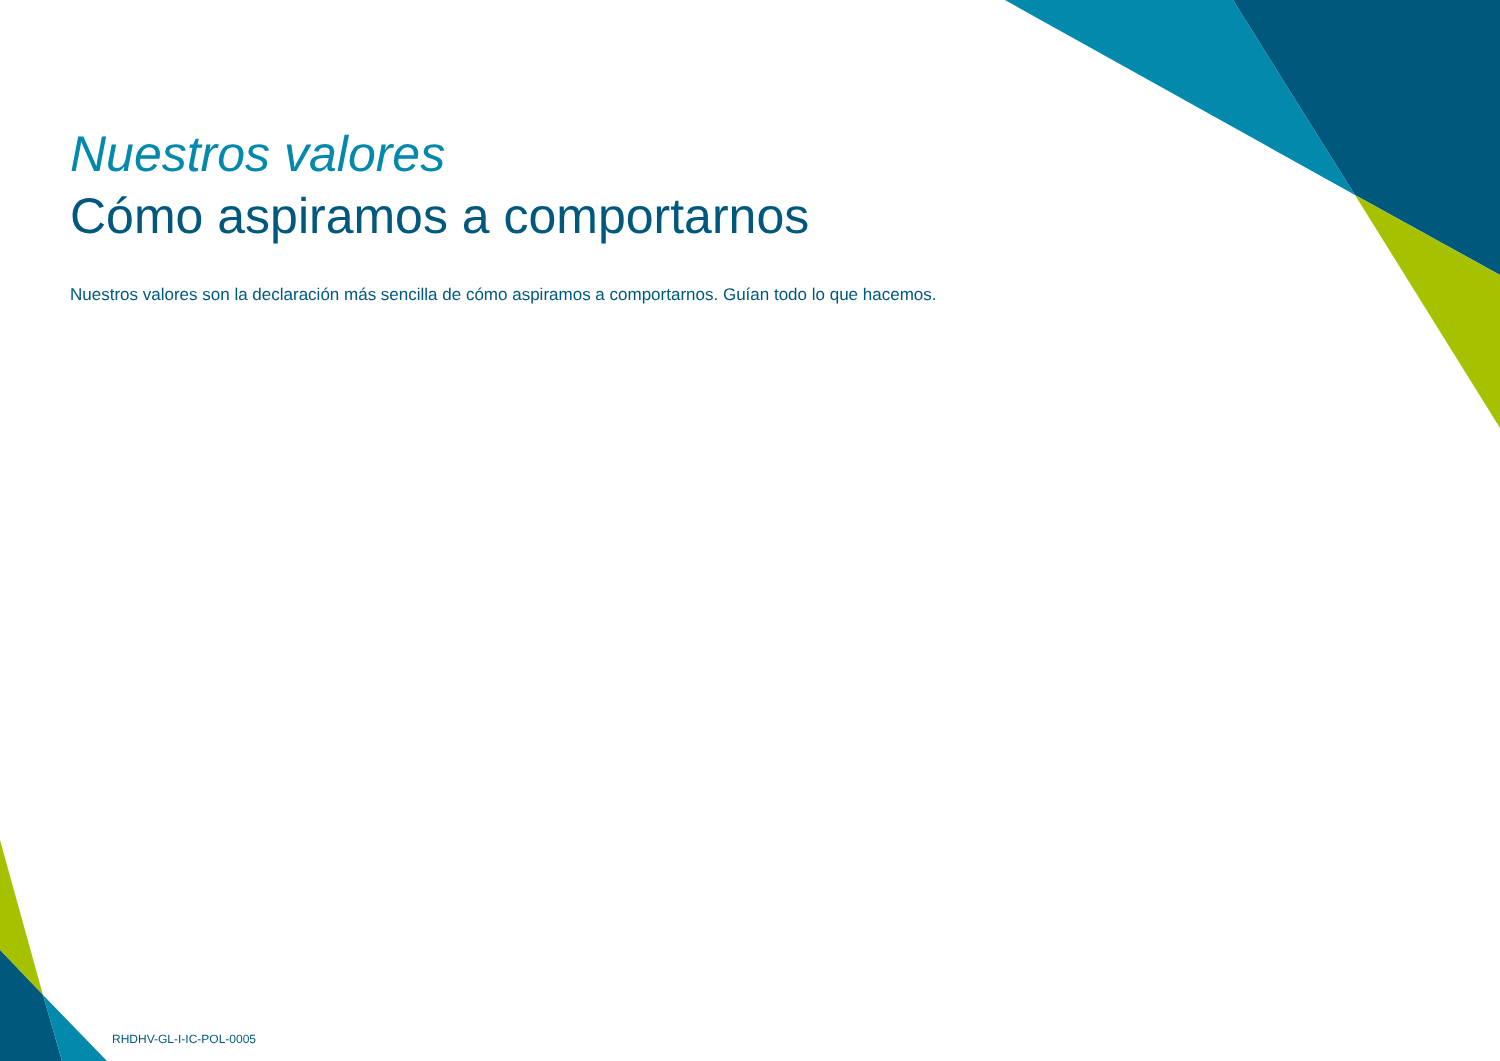Nuestros valores
Cómo aspiramos a comportarnos
Nuestros valores son la declaración más sencilla de cómo aspiramos a comportarnos. Guían todo lo que hacemos.
RHDHV-GL-I-IC-POL-0005